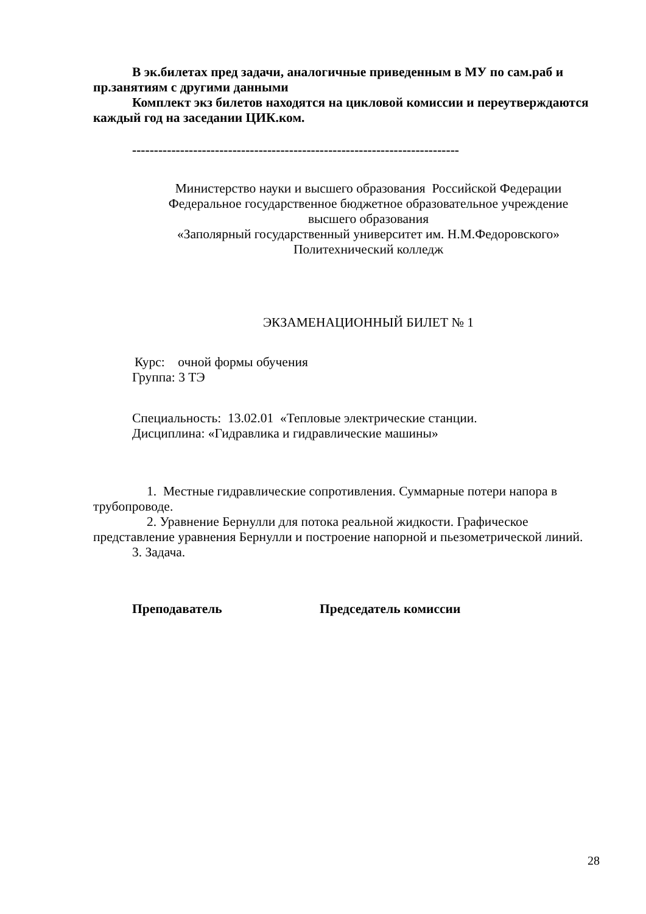В эк.билетах пред задачи, аналогичные приведенным в МУ по сам.раб и пр.занятиям с другими данными
Комплект экз билетов находятся на цикловой комиссии и переутверждаются каждый год на заседании ЦИК.ком.
---------------------------------------------------------------------------
Министерство науки и высшего образования Российской Федерации
Федеральное государственное бюджетное образовательное учреждение
высшего образования
«Заполярный государственный университет им. Н.М.Федоровского»
Политехнический колледж
ЭКЗАМЕНАЦИОННЫЙ БИЛЕТ № 1
Курс: очной формы обучения
Группа: 3 ТЭ
Специальность: 13.02.01 «Тепловые электрические станции.
Дисциплина: «Гидравлика и гидравлические машины»
1. Местные гидравлические сопротивления. Суммарные потери напора в трубопроводе.
2. Уравнение Бернулли для потока реальной жидкости. Графическое представление уравнения Бернулли и построение напорной и пьезометрической линий.
3. Задача.
Преподаватель Председатель комиссии
28